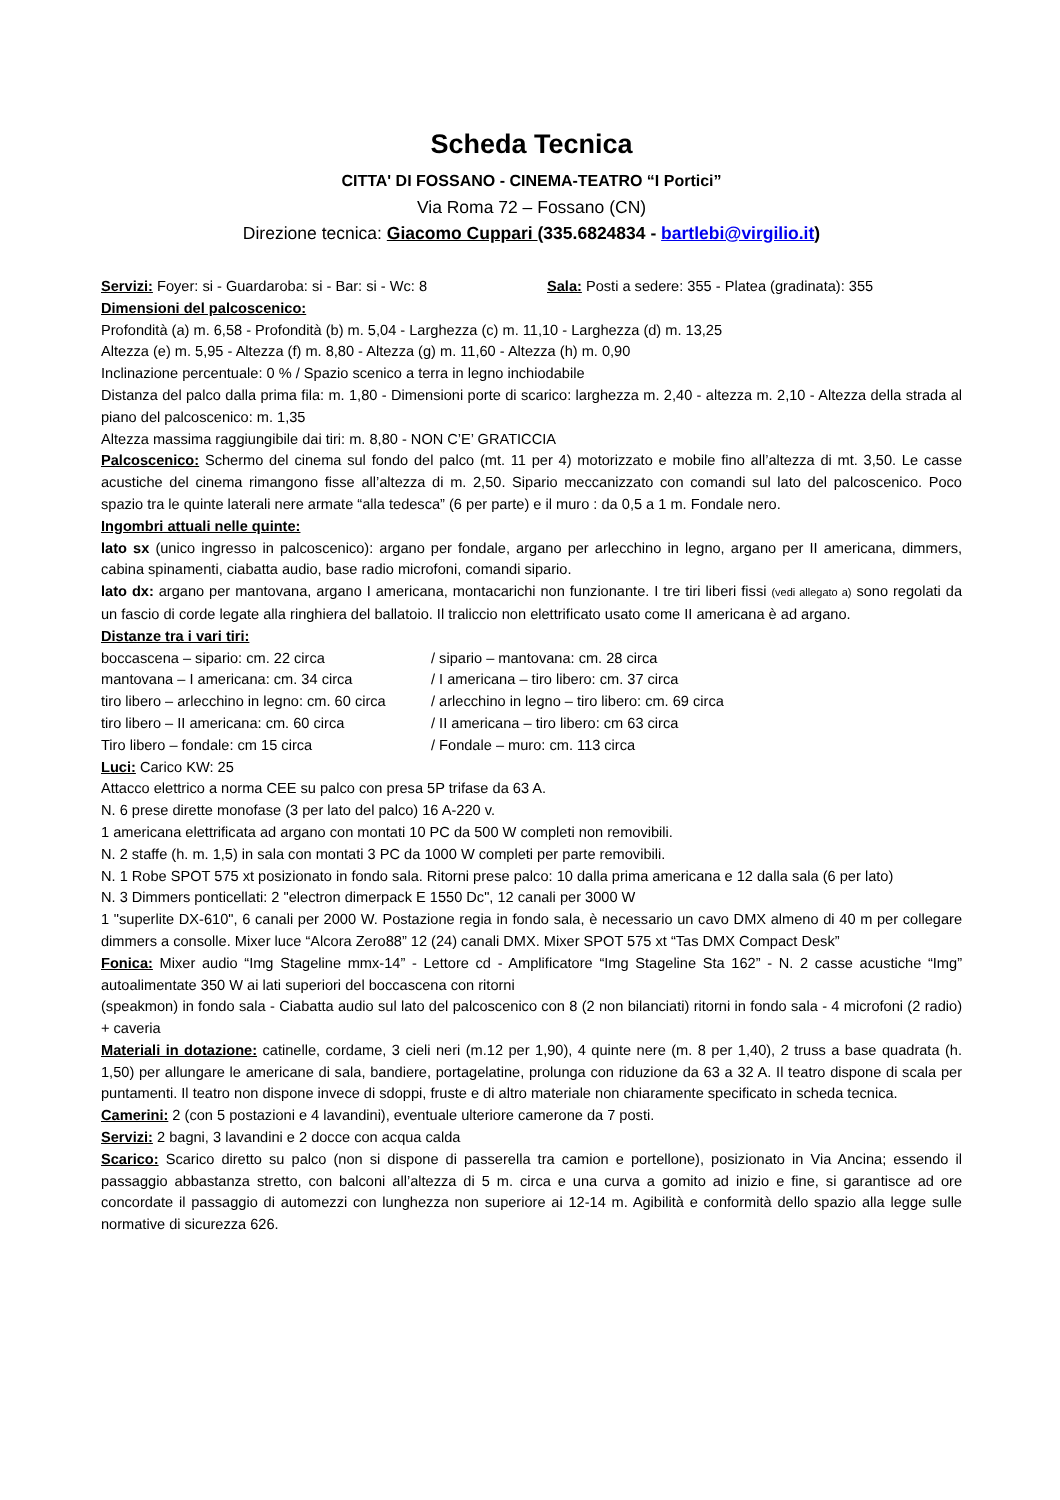Scheda Tecnica
CITTA' DI FOSSANO - CINEMA-TEATRO “I Portici”
Via Roma 72 – Fossano (CN)
Direzione tecnica: Giacomo Cuppari (335.6824834 - bartlebi@virgilio.it)
Servizi: Foyer: si - Guardaroba: si - Bar: si - Wc: 8 Sala: Posti a sedere: 355 - Platea (gradinata): 355
Dimensioni del palcoscenico:
Profondità (a) m. 6,58 - Profondità (b) m. 5,04 - Larghezza (c) m. 11,10 - Larghezza (d) m. 13,25
Altezza (e) m. 5,95 - Altezza (f) m. 8,80 - Altezza (g) m. 11,60 - Altezza (h) m. 0,90
Inclinazione percentuale: 0 % / Spazio scenico a terra in legno inchiodabile
Distanza del palco dalla prima fila: m. 1,80 - Dimensioni porte di scarico: larghezza m. 2,40 - altezza m. 2,10 - Altezza della strada al piano del palcoscenico: m. 1,35
Altezza massima raggiungibile dai tiri: m. 8,80 - NON C’E’ GRATICCIA
Palcoscenico: Schermo del cinema sul fondo del palco (mt. 11 per 4) motorizzato e mobile fino all’altezza di mt. 3,50. Le casse acustiche del cinema rimangono fisse all’altezza di m. 2,50. Sipario meccanizzato con comandi sul lato del palcoscenico. Poco spazio tra le quinte laterali nere armate “alla tedesca” (6 per parte) e il muro : da 0,5 a 1 m. Fondale nero.
Ingombri attuali nelle quinte:
lato sx (unico ingresso in palcoscenico): argano per fondale, argano per arlecchino in legno, argano per II americana, dimmers, cabina spinamenti, ciabatta audio, base radio microfoni, comandi sipario.
lato dx: argano per mantovana, argano I americana, montacarichi non funzionante. I tre tiri liberi fissi (vedi allegato a) sono regolati da un fascio di corde legate alla ringhiera del ballatoio. Il traliccio non elettrificato usato come II americana è ad argano.
Distanze tra i vari tiri:
boccascena – sipario: cm. 22 circa / sipario – mantovana: cm. 28 circa
mantovana – I americana: cm. 34 circa / I americana – tiro libero: cm. 37 circa
tiro libero – arlecchino in legno: cm. 60 circa / arlecchino in legno – tiro libero: cm. 69 circa
tiro libero – II americana: cm. 60 circa / II americana – tiro libero: cm 63 circa
Tiro libero – fondale: cm 15 circa / Fondale – muro: cm. 113 circa
Luci: Carico KW: 25
Attacco elettrico a norma CEE su palco con presa 5P trifase da 63 A.
N. 6 prese dirette monofase (3 per lato del palco) 16 A-220 v.
1 americana elettrificata ad argano con montati 10 PC da 500 W completi non removibili.
N. 2 staffe (h. m. 1,5) in sala con montati 3 PC da 1000 W completi per parte removibili.
N. 1 Robe SPOT 575 xt posizionato in fondo sala. Ritorni prese palco: 10 dalla prima americana e 12 dalla sala (6 per lato)
N. 3 Dimmers ponticellati: 2 "electron dimerpack E 1550 Dc", 12 canali per 3000 W
1 "superlite DX-610", 6 canali per 2000 W. Postazione regia in fondo sala, è necessario un cavo DMX almeno di 40 m per collegare dimmers a consolle. Mixer luce “Alcora Zero88” 12 (24) canali DMX. Mixer SPOT 575 xt “Tas DMX Compact Desk”
Fonica: Mixer audio “Img Stageline mmx-14” - Lettore cd - Amplificatore “Img Stageline Sta 162” - N. 2 casse acustiche “Img” autoalimentate 350 W ai lati superiori del boccascena con ritorni
(speakmon) in fondo sala - Ciabatta audio sul lato del palcoscenico con 8 (2 non bilanciati) ritorni in fondo sala - 4 microfoni (2 radio) + caveria
Materiali in dotazione: catinelle, cordame, 3 cieli neri (m.12 per 1,90), 4 quinte nere (m. 8 per 1,40), 2 truss a base quadrata (h. 1,50) per allungare le americane di sala, bandiere, portagelatine, prolunga con riduzione da 63 a 32 A. Il teatro dispone di scala per puntamenti. Il teatro non dispone invece di sdoppi, fruste e di altro materiale non chiaramente specificato in scheda tecnica.
Camerini: 2 (con 5 postazioni e 4 lavandini), eventuale ulteriore camerone da 7 posti.
Servizi: 2 bagni, 3 lavandini e 2 docce con acqua calda
Scarico: Scarico diretto su palco (non si dispone di passerella tra camion e portellone), posizionato in Via Ancina; essendo il passaggio abbastanza stretto, con balconi all’altezza di 5 m. circa e una curva a gomito ad inizio e fine, si garantisce ad ore concordate il passaggio di automezzi con lunghezza non superiore ai 12-14 m. Agibilità e conformità dello spazio alla legge sulle normative di sicurezza 626.